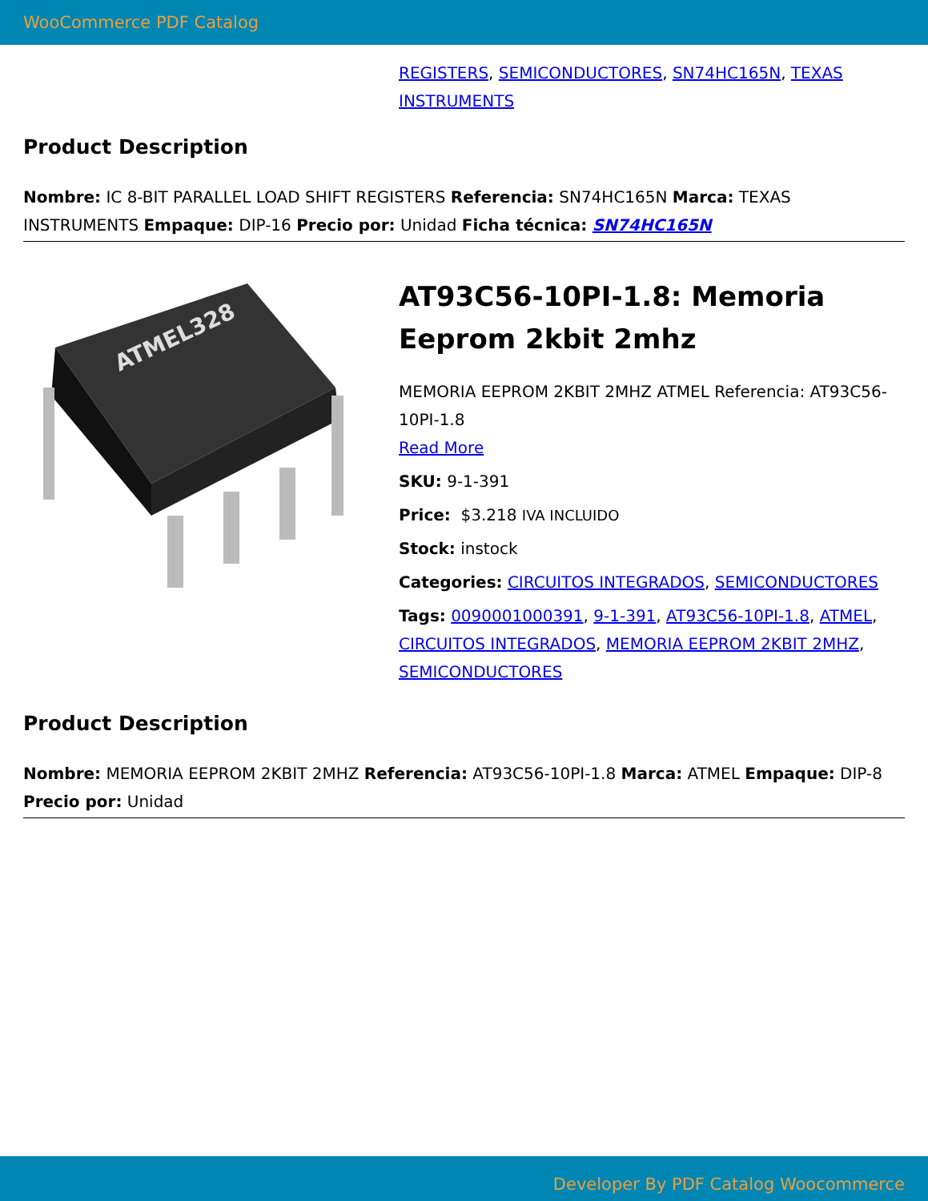WooCommerce PDF Catalog
REGISTERS, SEMICONDUCTORES, SN74HC165N, TEXAS INSTRUMENTS
Product Description
Nombre: IC 8-BIT PARALLEL LOAD SHIFT REGISTERS Referencia: SN74HC165N Marca: TEXAS INSTRUMENTS Empaque: DIP-16 Precio por: Unidad Ficha técnica: SN74HC165N
ATMEL328
AT93C56-10PI-1.8: Memoria Eeprom 2kbit 2mhz
MEMORIA EEPROM 2KBIT 2MHZ ATMEL Referencia: AT93C56-10PI-1.8
Read More
SKU: 9-1-391
Price: $3.218 IVA INCLUIDO
Stock: instock
Categories: CIRCUITOS INTEGRADOS, SEMICONDUCTORES
Tags: 0090001000391, 9-1-391, AT93C56-10PI-1.8, ATMEL, CIRCUITOS INTEGRADOS, MEMORIA EEPROM 2KBIT 2MHZ, SEMICONDUCTORES
Product Description
Nombre: MEMORIA EEPROM 2KBIT 2MHZ Referencia: AT93C56-10PI-1.8 Marca: ATMEL Empaque: DIP-8 Precio por: Unidad
Developer By PDF Catalog Woocommerce